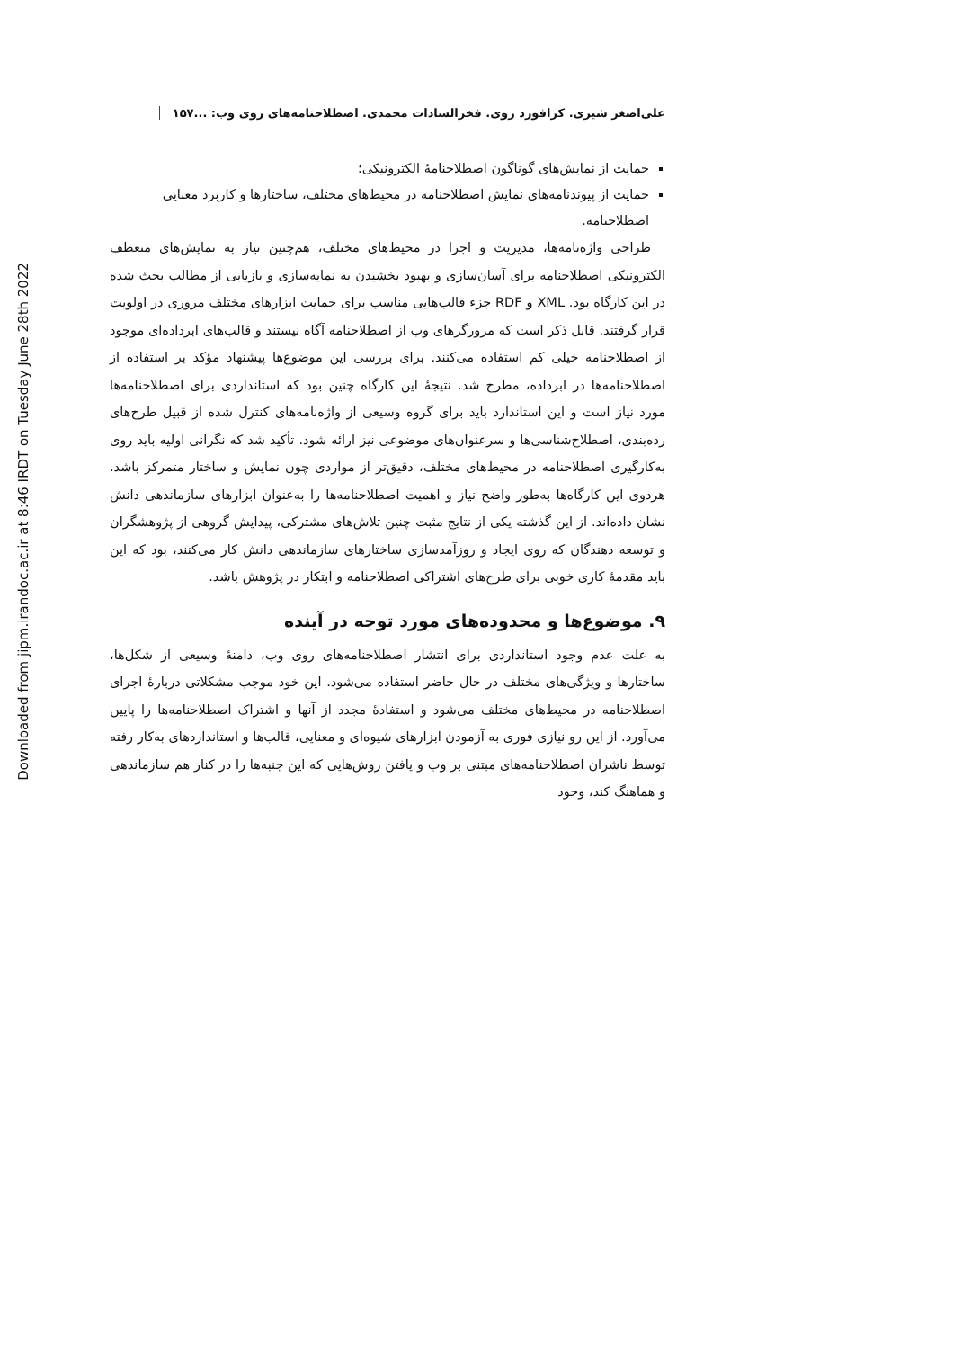Downloaded from jipm.irandoc.ac.ir at 8:46 IRDT on Tuesday June 28th 2022
علی‌اصغر شیری. کرافورد روی. فخرالسادات محمدی. اصطلاحنامه‌های روی وب: ... ۱۵۷
حمایت از نمایش‌های گوناگون اصطلاحنامهٔ الکترونیکی؛
حمایت از پیوندنامه‌های نمایش اصطلاحنامه در محیط‌های مختلف، ساختارها و کاربرد معنایی اصطلاحنامه.
طراحی واژه‌نامه‌ها، مدیریت و اجرا در محیط‌های مختلف، هم‌چنین نیاز به نمایش‌های منعطف الکترونیکی اصطلاحنامه برای آسان‌سازی و بهبود بخشیدن به نمایه‌سازی و بازیابی از مطالب بحث شده در این کارگاه بود. XML و RDF جزء قالب‌هایی مناسب برای حمایت ابزارهای مختلف مروری در اولویت قرار گرفتند. قابل ذکر است که مرورگرهای وب از اصطلاحنامه آگاه نیستند و قالب‌های ابرداده‌ای موجود از اصطلاحنامه خیلی کم استفاده می‌کنند. برای بررسی این موضوع‌ها پیشنهاد مؤکد بر استفاده از اصطلاحنامه‌ها در ابرداده، مطرح شد. نتیجهٔ این کارگاه چنین بود که استانداردی برای اصطلاحنامه‌ها مورد نیاز است و این استاندارد باید برای گروه وسیعی از واژه‌نامه‌های کنترل شده از قبیل طرح‌های رده‌بندی، اصطلاح‌شناسی‌ها و سرعنوان‌های موضوعی نیز ارائه شود. تأکید شد که نگرانی اولیه باید روی به‌کارگیری اصطلاحنامه در محیط‌های مختلف، دقیق‌تر از مواردی چون نمایش و ساختار متمرکز باشد. هردوی این کارگاه‌ها به‌طور واضح نیاز و اهمیت اصطلاحنامه‌ها را به‌عنوان ابزارهای سازماندهی دانش نشان داده‌اند. از این گذشته یکی از نتایج مثبت چنین تلاش‌های مشترکی، پیدایش گروهی از پژوهشگران و توسعه دهندگان که روی ایجاد و روزآمدسازی ساختارهای سازماندهی دانش کار می‌کنند، بود که این باید مقدمهٔ کاری خوبی برای طرح‌های اشتراکی اصطلاحنامه و ابتکار در پژوهش باشد.
۹. موضوع‌ها و محدوده‌های مورد توجه در آینده
به علت عدم وجود استانداردی برای انتشار اصطلاحنامه‌های روی وب، دامنهٔ وسیعی از شکل‌ها، ساختارها و ویژگی‌های مختلف در حال حاضر استفاده می‌شود. این خود موجب مشکلاتی دربارهٔ اجرای اصطلاحنامه در محیط‌های مختلف می‌شود و استفادهٔ مجدد از آنها و اشتراک اصطلاحنامه‌ها را پایین می‌آورد. از این رو نیازی فوری به آزمودن ابزارهای شیوه‌ای و معنایی، قالب‌ها و استانداردهای به‌کار رفته توسط ناشران اصطلاحنامه‌های مبتنی بر وب و یافتن روش‌هایی که این جنبه‌ها را در کنار هم سازماندهی و هماهنگ کند، وجود